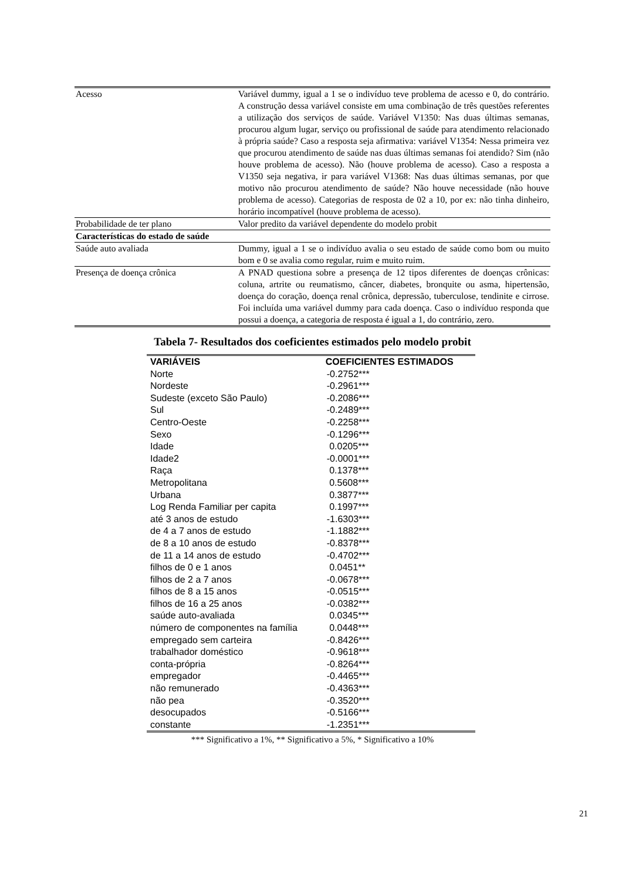| Acesso | Variável dummy, igual a 1 se o indivíduo teve problema de acesso e 0, do contrário. A construção dessa variável consiste em uma combinação de três questões referentes a utilização dos serviços de saúde. Variável V1350: Nas duas últimas semanas, procurou algum lugar, serviço ou profissional de saúde para atendimento relacionado à própria saúde? Caso a resposta seja afirmativa: variável V1354: Nessa primeira vez que procurou atendimento de saúde nas duas últimas semanas foi atendido? Sim (não houve problema de acesso). Não (houve problema de acesso). Caso a resposta a V1350 seja negativa, ir para variável V1368: Nas duas últimas semanas, por que motivo não procurou atendimento de saúde? Não houve necessidade (não houve problema de acesso). Categorias de resposta de 02 a 10, por ex: não tinha dinheiro, horário incompatível (houve problema de acesso). |
| Probabilidade de ter plano | Valor predito da variável dependente do modelo probit |
| Características do estado de saúde | |
| Saúde auto avaliada | Dummy, igual a 1 se o indivíduo avalia o seu estado de saúde como bom ou muito bom e 0 se avalia como regular, ruim e muito ruim. |
| Presença de doença crônica | A PNAD questiona sobre a presença de 12 tipos diferentes de doenças crônicas: coluna, artrite ou reumatismo, câncer, diabetes, bronquite ou asma, hipertensão, doença do coração, doença renal crônica, depressão, tuberculose, tendinite e cirrose. Foi incluída uma variável dummy para cada doença. Caso o indivíduo responda que possui a doença, a categoria de resposta é igual a 1, do contrário, zero. |
Tabela 7- Resultados dos coeficientes estimados pelo modelo probit
| VARIÁVEIS | COEFICIENTES ESTIMADOS |
| --- | --- |
| Norte | -0.2752*** |
| Nordeste | -0.2961*** |
| Sudeste (exceto São Paulo) | -0.2086*** |
| Sul | -0.2489*** |
| Centro-Oeste | -0.2258*** |
| Sexo | -0.1296*** |
| Idade | 0.0205*** |
| Idade2 | -0.0001*** |
| Raça | 0.1378*** |
| Metropolitana | 0.5608*** |
| Urbana | 0.3877*** |
| Log Renda Familiar per capita | 0.1997*** |
| até 3 anos de estudo | -1.6303*** |
| de 4 a 7 anos de estudo | -1.1882*** |
| de 8 a 10 anos de estudo | -0.8378*** |
| de 11 a 14 anos de estudo | -0.4702*** |
| filhos de 0 e 1 anos | 0.0451** |
| filhos de 2 a 7 anos | -0.0678*** |
| filhos de 8 a 15 anos | -0.0515*** |
| filhos de 16 a 25 anos | -0.0382*** |
| saúde auto-avaliada | 0.0345*** |
| número de componentes na família | 0.0448*** |
| empregado sem carteira | -0.8426*** |
| trabalhador doméstico | -0.9618*** |
| conta-própria | -0.8264*** |
| empregador | -0.4465*** |
| não remunerado | -0.4363*** |
| não pea | -0.3520*** |
| desocupados | -0.5166*** |
| constante | -1.2351*** |
*** Significativo a 1%, ** Significativo a 5%, * Significativo a 10%
21